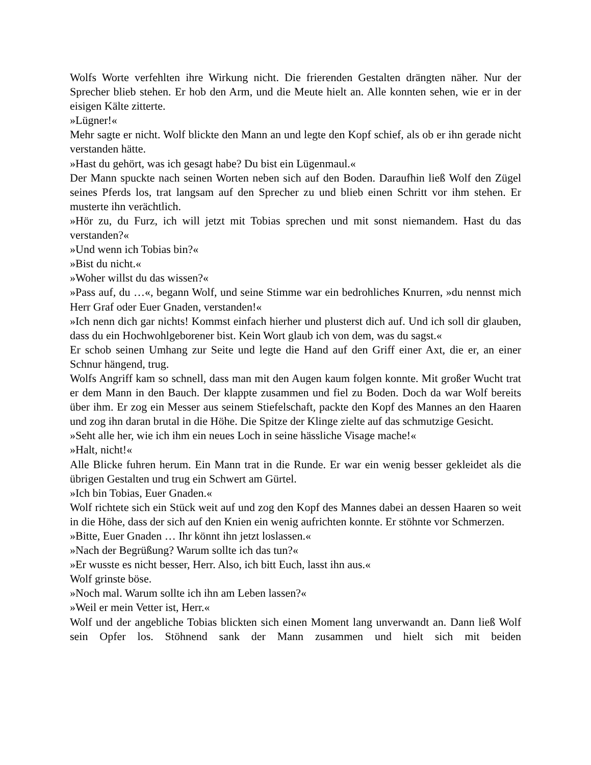Wolfs Worte verfehlten ihre Wirkung nicht. Die frierenden Gestalten drängten näher. Nur der Sprecher blieb stehen. Er hob den Arm, und die Meute hielt an. Alle konnten sehen, wie er in der eisigen Kälte zitterte.
»Lügner!«
Mehr sagte er nicht. Wolf blickte den Mann an und legte den Kopf schief, als ob er ihn gerade nicht verstanden hätte.
»Hast du gehört, was ich gesagt habe? Du bist ein Lügenmaul.«
Der Mann spuckte nach seinen Worten neben sich auf den Boden. Daraufhin ließ Wolf den Zügel seines Pferds los, trat langsam auf den Sprecher zu und blieb einen Schritt vor ihm stehen. Er musterte ihn verächtlich.
»Hör zu, du Furz, ich will jetzt mit Tobias sprechen und mit sonst niemandem. Hast du das verstanden?«
»Und wenn ich Tobias bin?«
»Bist du nicht.«
»Woher willst du das wissen?«
»Pass auf, du …«, begann Wolf, und seine Stimme war ein bedrohliches Knurren, »du nennst mich Herr Graf oder Euer Gnaden, verstanden!«
»Ich nenn dich gar nichts! Kommst einfach hierher und plusterst dich auf. Und ich soll dir glauben, dass du ein Hochwohlgeborener bist. Kein Wort glaub ich von dem, was du sagst.«
Er schob seinen Umhang zur Seite und legte die Hand auf den Griff einer Axt, die er, an einer Schnur hängend, trug.
Wolfs Angriff kam so schnell, dass man mit den Augen kaum folgen konnte. Mit großer Wucht trat er dem Mann in den Bauch. Der klappte zusammen und fiel zu Boden. Doch da war Wolf bereits über ihm. Er zog ein Messer aus seinem Stiefelschaft, packte den Kopf des Mannes an den Haaren und zog ihn daran brutal in die Höhe. Die Spitze der Klinge zielte auf das schmutzige Gesicht.
»Seht alle her, wie ich ihm ein neues Loch in seine hässliche Visage mache!«
»Halt, nicht!«
Alle Blicke fuhren herum. Ein Mann trat in die Runde. Er war ein wenig besser gekleidet als die übrigen Gestalten und trug ein Schwert am Gürtel.
»Ich bin Tobias, Euer Gnaden.«
Wolf richtete sich ein Stück weit auf und zog den Kopf des Mannes dabei an dessen Haaren so weit in die Höhe, dass der sich auf den Knien ein wenig aufrichten konnte. Er stöhnte vor Schmerzen.
»Bitte, Euer Gnaden … Ihr könnt ihn jetzt loslassen.«
»Nach der Begrüßung? Warum sollte ich das tun?«
»Er wusste es nicht besser, Herr. Also, ich bitt Euch, lasst ihn aus.«
Wolf grinste böse.
»Noch mal. Warum sollte ich ihn am Leben lassen?«
»Weil er mein Vetter ist, Herr.«
Wolf und der angebliche Tobias blickten sich einen Moment lang unverwandt an. Dann ließ Wolf sein Opfer los. Stöhnend sank der Mann zusammen und hielt sich mit beiden